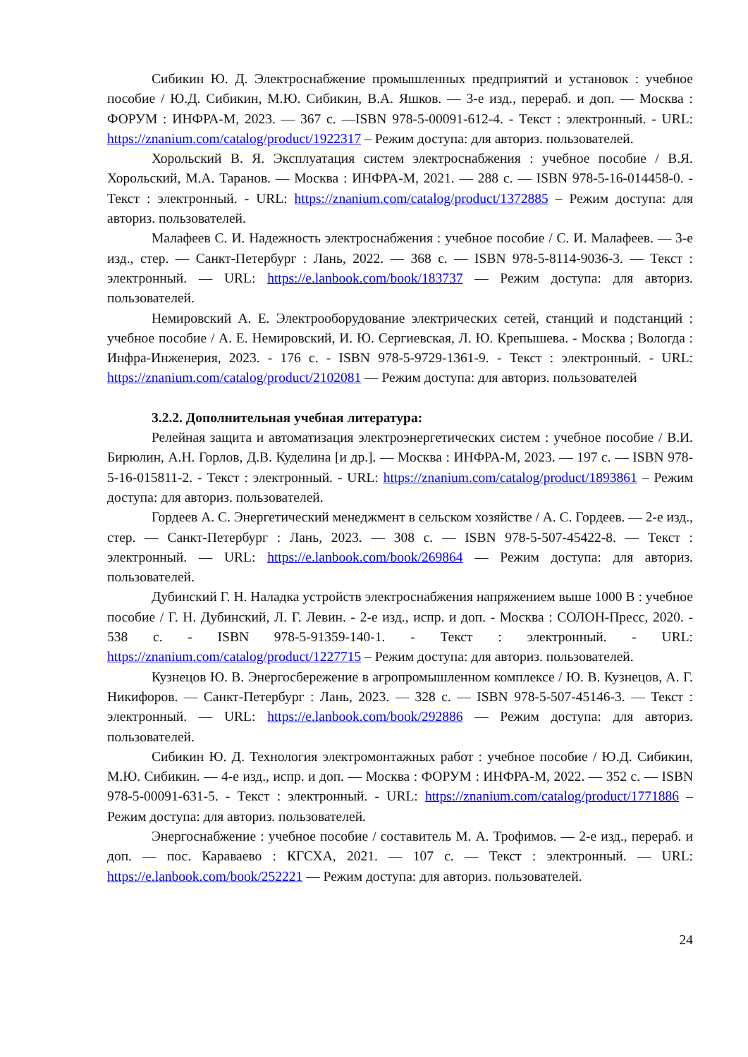Сибикин Ю. Д. Электроснабжение промышленных предприятий и установок : учебное пособие / Ю.Д. Сибикин, М.Ю. Сибикин, В.А. Яшков. — 3-е изд., перераб. и доп. — Москва : ФОРУМ : ИНФРА-М, 2023. — 367 с. —ISBN 978-5-00091-612-4. - Текст : электронный. - URL: https://znanium.com/catalog/product/1922317 – Режим доступа: для авториз. пользователей.
Хорольский В. Я. Эксплуатация систем электроснабжения : учебное пособие / В.Я. Хорольский, М.А. Таранов. — Москва : ИНФРА-М, 2021. — 288 с. — ISBN 978-5-16-014458-0. - Текст : электронный. - URL: https://znanium.com/catalog/product/1372885 – Режим доступа: для авториз. пользователей.
Малафеев С. И. Надежность электроснабжения : учебное пособие / С. И. Малафеев. — 3-е изд., стер. — Санкт-Петербург : Лань, 2022. — 368 с. — ISBN 978-5-8114-9036-3. — Текст : электронный. — URL: https://e.lanbook.com/book/183737 — Режим доступа: для авториз. пользователей.
Немировский А. Е. Электрооборудование электрических сетей, станций и подстанций : учебное пособие / А. Е. Немировский, И. Ю. Сергиевская, Л. Ю. Крепышева. - Москва ; Вологда : Инфра-Инженерия, 2023. - 176 с. - ISBN 978-5-9729-1361-9. - Текст : электронный. - URL: https://znanium.com/catalog/product/2102081 — Режим доступа: для авториз. пользователей
3.2.2. Дополнительная учебная литература:
Релейная защита и автоматизация электроэнергетических систем : учебное пособие / В.И. Бирюлин, А.Н. Горлов, Д.В. Куделина [и др.]. — Москва : ИНФРА-М, 2023. — 197 с. — ISBN 978-5-16-015811-2. - Текст : электронный. - URL: https://znanium.com/catalog/product/1893861 – Режим доступа: для авториз. пользователей.
Гордеев А. С. Энергетический менеджмент в сельском хозяйстве / А. С. Гордеев. — 2-е изд., стер. — Санкт-Петербург : Лань, 2023. — 308 с. — ISBN 978-5-507-45422-8. — Текст : электронный. — URL: https://e.lanbook.com/book/269864 — Режим доступа: для авториз. пользователей.
Дубинский Г. Н. Наладка устройств электроснабжения напряжением выше 1000 В : учебное пособие / Г. Н. Дубинский, Л. Г. Левин. - 2-е изд., испр. и доп. - Москва : СОЛОН-Пресс, 2020. - 538 с. - ISBN 978-5-91359-140-1. - Текст : электронный. - URL: https://znanium.com/catalog/product/1227715 – Режим доступа: для авториз. пользователей.
Кузнецов Ю. В. Энергосбережение в агропромышленном комплексе / Ю. В. Кузнецов, А. Г. Никифоров. — Санкт-Петербург : Лань, 2023. — 328 с. — ISBN 978-5-507-45146-3. — Текст : электронный. — URL: https://e.lanbook.com/book/292886 — Режим доступа: для авториз. пользователей.
Сибикин Ю. Д. Технология электромонтажных работ : учебное пособие / Ю.Д. Сибикин, М.Ю. Сибикин. — 4-е изд., испр. и доп. — Москва : ФОРУМ : ИНФРА-М, 2022. — 352 с. — ISBN 978-5-00091-631-5. - Текст : электронный. - URL: https://znanium.com/catalog/product/1771886 – Режим доступа: для авториз. пользователей.
Энергоснабжение : учебное пособие / составитель М. А. Трофимов. — 2-е изд., перераб. и доп. — пос. Караваево : КГСХА, 2021. — 107 с. — Текст : электронный. — URL: https://e.lanbook.com/book/252221 — Режим доступа: для авториз. пользователей.
24